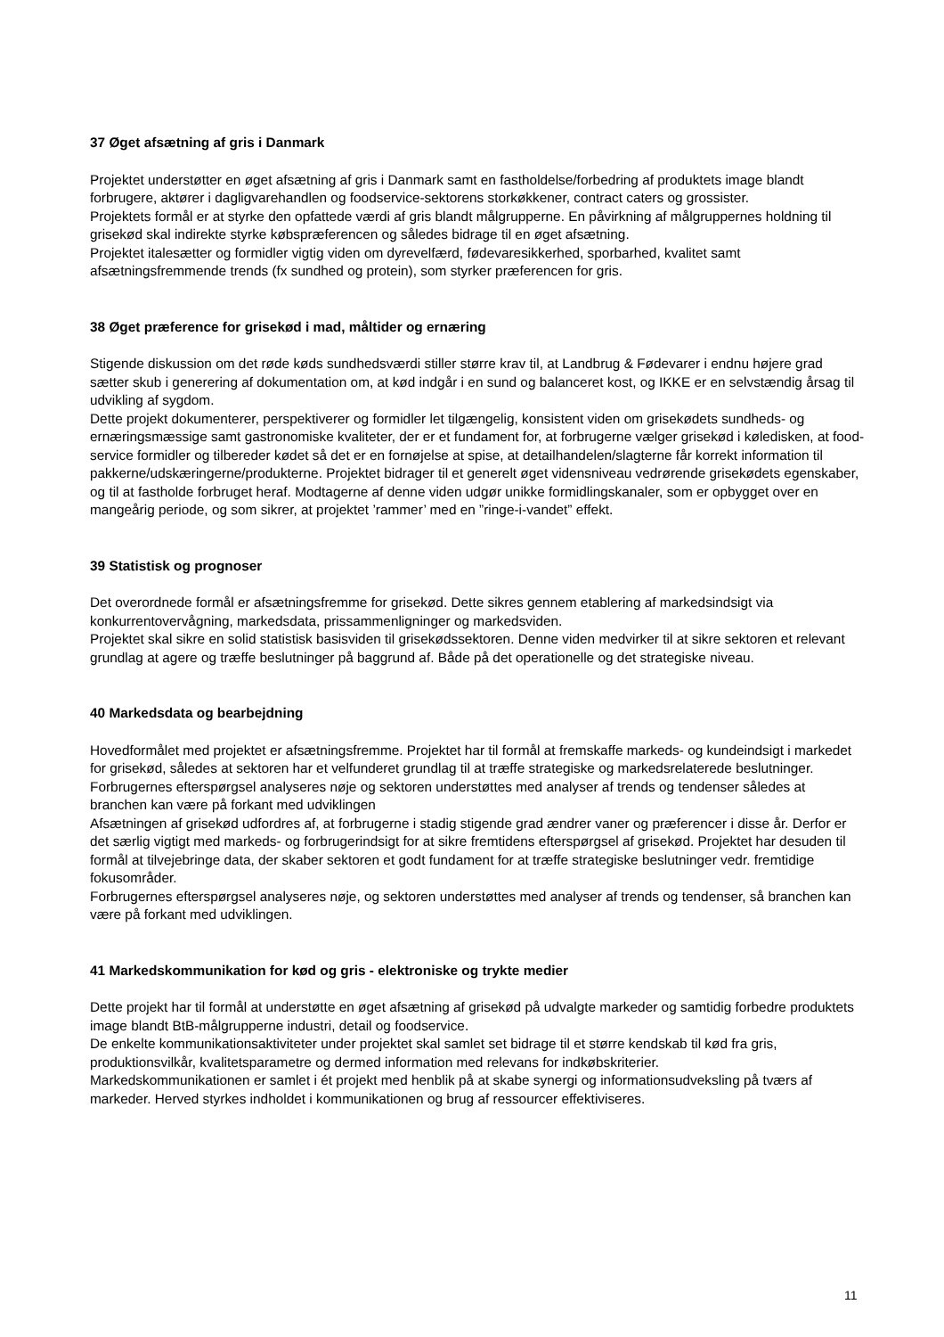37 Øget afsætning af gris i Danmark
Projektet understøtter en øget afsætning af gris i Danmark samt en fastholdelse/forbedring af produktets image blandt forbrugere, aktører i dagligvarehandlen og foodservice-sektorens storkøkkener, contract caters og grossister.
Projektets formål er at styrke den opfattede værdi af gris blandt målgrupperne. En påvirkning af målgruppernes holdning til grisekød skal indirekte styrke købspræferencen og således bidrage til en øget afsætning.
Projektet italesætter og formidler vigtig viden om dyrevelfærd, fødevaresikkerhed, sporbarhed, kvalitet samt afsætningsfremmende trends (fx sundhed og protein), som styrker præferencen for gris.
38 Øget præference for grisekød i mad, måltider og ernæring
Stigende diskussion om det røde køds sundhedsværdi stiller større krav til, at Landbrug & Fødevarer i endnu højere grad sætter skub i generering af dokumentation om, at kød indgår i en sund og balanceret kost, og IKKE er en selvstændig årsag til udvikling af sygdom.
Dette projekt dokumenterer, perspektiverer og formidler let tilgængelig, konsistent viden om grisekødets sundheds- og ernæringsmæssige samt gastronomiske kvaliteter, der er et fundament for, at forbrugerne vælger grisekød i køledisken, at food-service formidler og tilbereder kødet så det er en fornøjelse at spise, at detailhandelen/slagterne får korrekt information til pakkerne/udskæringerne/produkterne. Projektet bidrager til et generelt øget vidensniveau vedrørende grisekødets egenskaber, og til at fastholde forbruget heraf. Modtagerne af denne viden udgør unikke formidlingskanaler, som er opbygget over en mangeårig periode, og som sikrer, at projektet ’rammer’ med en ”ringe-i-vandet” effekt.
39 Statistisk og prognoser
Det overordnede formål er afsætningsfremme for grisekød. Dette sikres gennem etablering af markedsindsigt via konkurrentovervågning, markedsdata, prissammenligninger og markedsviden.
Projektet skal sikre en solid statistisk basisviden til grisekødssektoren. Denne viden medvirker til at sikre sektoren et relevant grundlag at agere og træffe beslutninger på baggrund af. Både på det operationelle og det strategiske niveau.
40 Markedsdata og bearbejdning
Hovedformålet med projektet er afsætningsfremme. Projektet har til formål at fremskaffe markeds- og kundeindsigt i markedet for grisekød, således at sektoren har et velfunderet grundlag til at træffe strategiske og markedsrelaterede beslutninger. Forbrugernes efterspørgsel analyseres nøje og sektoren understøttes med analyser af trends og tendenser således at branchen kan være på forkant med udviklingen
Afsætningen af grisekød udfordres af, at forbrugerne i stadig stigende grad ændrer vaner og præferencer i disse år. Derfor er det særlig vigtigt med markeds- og forbrugerindsigt for at sikre fremtidens efterspørgsel af grisekød. Projektet har desuden til formål at tilvejebringe data, der skaber sektoren et godt fundament for at træffe strategiske beslutninger vedr. fremtidige fokusområder.
Forbrugernes efterspørgsel analyseres nøje, og sektoren understøttes med analyser af trends og tendenser, så branchen kan være på forkant med udviklingen.
41 Markedskommunikation for kød og gris - elektroniske og trykte medier
Dette projekt har til formål at understøtte en øget afsætning af grisekød på udvalgte markeder og samtidig forbedre produktets image blandt BtB-målgrupperne industri, detail og foodservice.
De enkelte kommunikationsaktiviteter under projektet skal samlet set bidrage til et større kendskab til kød fra gris, produktionsvilkår, kvalitetsparametre og dermed information med relevans for indkøbskriterier.
Markedskommunikationen er samlet i ét projekt med henblik på at skabe synergi og informationsudveksling på tværs af markeder. Herved styrkes indholdet i kommunikationen og brug af ressourcer effektiviseres.
11